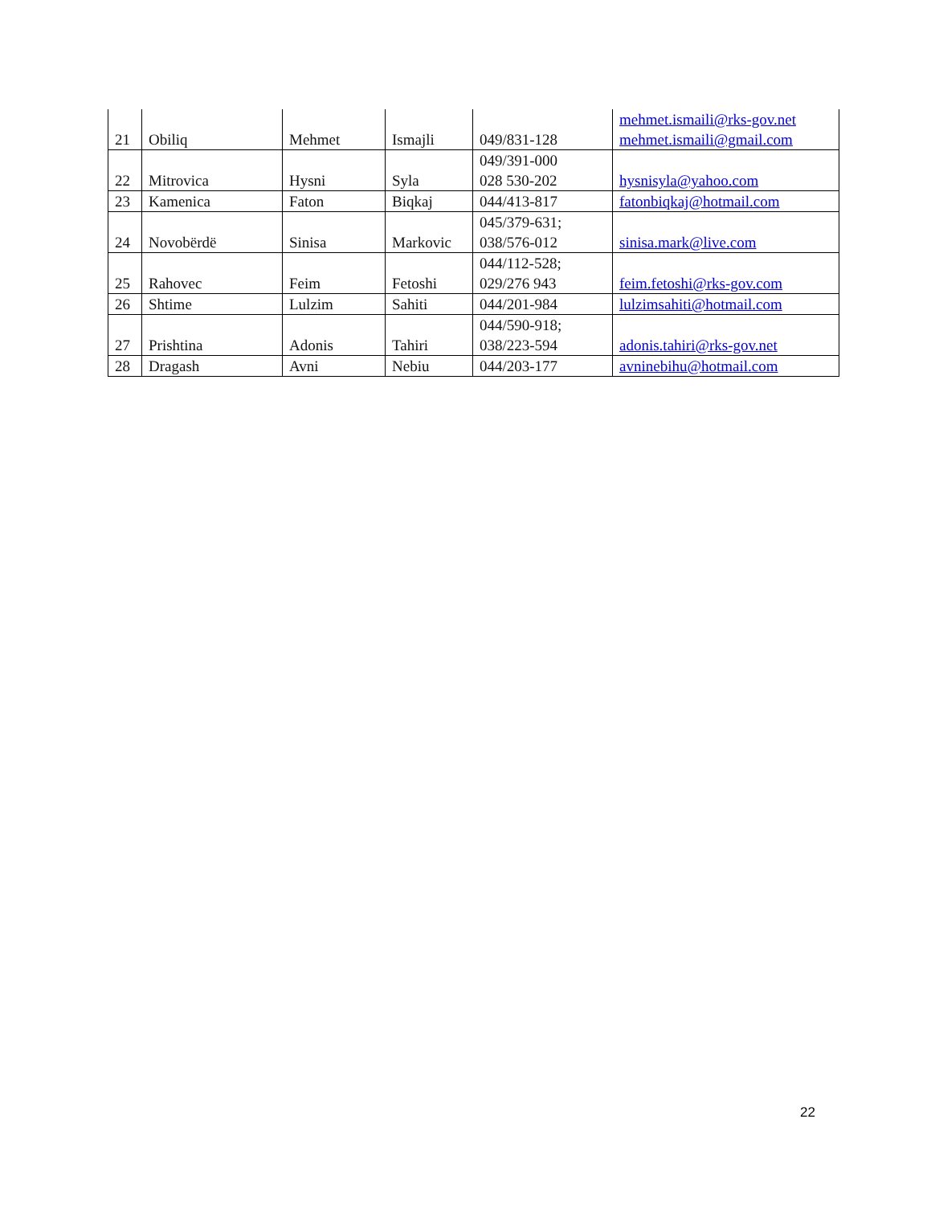| 21 | Obiliq | Mehmet | Ismajli | 049/831-128 | mehmet.ismaili@rks-gov.net mehmet.ismaili@gmail.com |
| 22 | Mitrovica | Hysni | Syla | 049/391-000 028 530-202 | hysnisyla@yahoo.com |
| 23 | Kamenica | Faton | Biqkaj | 044/413-817 | fatonbiqkaj@hotmail.com |
| 24 | Novobërdë | Sinisa | Markovic | 045/379-631; 038/576-012 | sinisa.mark@live.com |
| 25 | Rahovec | Feim | Fetoshi | 044/112-528; 029/276 943 | feim.fetoshi@rks-gov.com |
| 26 | Shtime | Lulzim | Sahiti | 044/201-984 | lulzimsahiti@hotmail.com |
| 27 | Prishtina | Adonis | Tahiri | 044/590-918; 038/223-594 | adonis.tahiri@rks-gov.net |
| 28 | Dragash | Avni | Nebiu | 044/203-177 | avninebihu@hotmail.com |
22